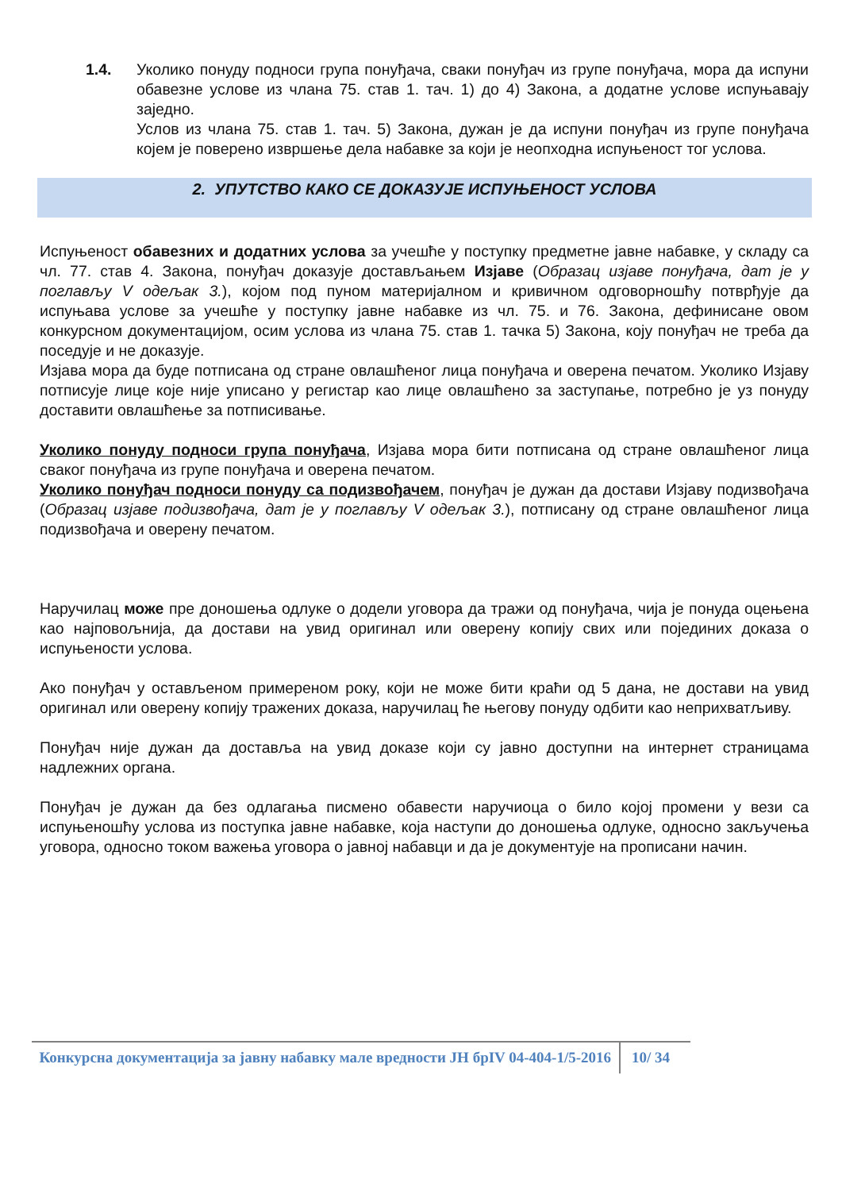1.4. Уколико понуду подноси група понуђача, сваки понуђач из групе понуђача, мора да испуни обавезне услове из члана 75. став 1. тач. 1) до 4) Закона, а додатне услове испуњавају заједно.
Услов из члана 75. став 1. тач. 5) Закона, дужан је да испуни понуђач из групе понуђача којем је поверено извршење дела набавке за који је неопходна испуњеност тог услова.
2. УПУТСТВО КАКО СЕ ДОКАЗУЈЕ ИСПУЊЕНОСТ УСЛОВА
Испуњеност обавезних и додатних услова за учешће у поступку предметне јавне набавке, у складу са чл. 77. став 4. Закона, понуђач доказује достављањем Изјаве (Образац изјаве понуђача, дат је у поглављу V одељак 3.), којом под пуном материјалном и кривичном одговорношћу потврђује да испуњава услове за учешће у поступку јавне набавке из чл. 75. и 76. Закона, дефинисане овом конкурсном документацијом, осим услова из члана 75. став 1. тачка 5) Закона, коју понуђач не треба да поседује и не доказује.
Изјава мора да буде потписана од стране овлашћеног лица понуђача и оверена печатом. Уколико Изјаву потписује лице које није уписано у регистар као лице овлашћено за заступање, потребно је уз понуду доставити овлашћење за потписивање.
Уколико понуду подноси група понуђача, Изјава мора бити потписана од стране овлашћеног лица сваког понуђача из групе понуђача и оверена печатом.
Уколико понуђач подноси понуду са подизвођачем, понуђач је дужан да достави Изјаву подизвођача (Образац изјаве подизвођача, дат је у поглављу V одељак 3.), потписану од стране овлашћеног лица подизвођача и оверену печатом.
Наручилац може пре доношења одлуке о додели уговора да тражи од понуђача, чија је понуда оцењена као најповољнија, да достави на увид оригинал или оверену копију свих или појединих доказа о испуњености услова.
Ако понуђач у остављеном примереном року, који не може бити краћи од 5 дана, не достави на увид оригинал или оверену копију тражених доказа, наручилац ће његову понуду одбити као неприхватљиву.
Понуђач није дужан да доставља на увид доказе који су јавно доступни на интернет страницама надлежних органа.
Понуђач је дужан да без одлагања писмено обавести наручиоца о било којој промени у вези са испуњеношћу услова из поступка јавне набавке, која наступи до доношења одлуке, односно закључења уговора, односно током важења уговора о јавној набавци и да је документује на прописани начин.
Конкурсна документација за јавну набавку мале вредности ЈН брIV 04-404-1/5-2016
10/ 34